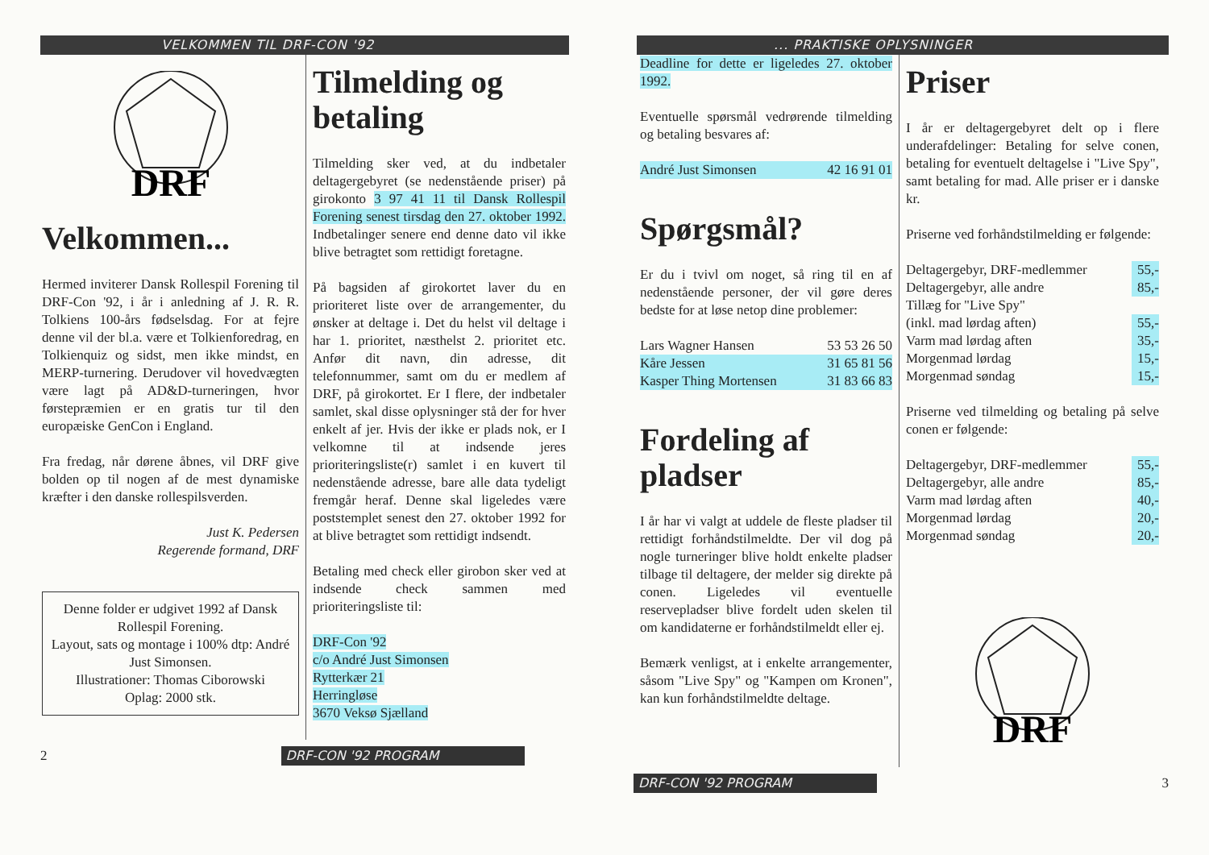VELKOMMEN TIL DRF-CON '92
DRF
Velkommen...
Hermed inviterer Dansk Rollespil Forening til DRF-Con '92, i år i anledning af J. R. R. Tolkiens 100-års fødselsdag. For at fejre denne vil der bl.a. være et Tolkienforedrag, en Tolkienquiz og sidst, men ikke mindst, en MERP-turnering. Derudover vil hovedvægten være lagt på AD&D-turneringen, hvor førstepræmien er en gratis tur til den europæiske GenCon i England.
Fra fredag, når dørene åbnes, vil DRF give bolden op til nogen af de mest dynamiske kræfter i den danske rollespilsverden.
Just K. Pedersen
Regerende formand, DRF
Denne folder er udgivet 1992 af Dansk Rollespil Forening.
Layout, sats og montage i 100% dtp: André Just Simonsen.
Illustrationer: Thomas Ciborowski
Oplag: 2000 stk.
Tilmelding og betaling
Tilmelding sker ved, at du indbetaler deltagergebyret (se nedenstående priser) på girokonto 3 97 41 11 til Dansk Rollespil Forening senest tirsdag den 27. oktober 1992. Indbetalinger senere end denne dato vil ikke blive betragtet som rettidigt foretagne.
På bagsiden af girokortet laver du en prioriteret liste over de arrangementer, du ønsker at deltage i. Det du helst vil deltage i har 1. prioritet, næsthelst 2. prioritet etc. Anfør dit navn, din adresse, dit telefonnummer, samt om du er medlem af DRF, på girokortet. Er I flere, der indbetaler samlet, skal disse oplysninger stå der for hver enkelt af jer. Hvis der ikke er plads nok, er I velkomne til at indsende jeres prioriteringsliste(r) samlet i en kuvert til nedenstående adresse, bare alle data tydeligt fremgår heraf. Denne skal ligeledes være poststemplet senest den 27. oktober 1992 for at blive betragtet som rettidigt indsendt.
Betaling med check eller girobon sker ved at indsende check sammen med prioriteringsliste til:
DRF-Con '92
c/o André Just Simonsen
Rytterkær 21
Herringløse
3670 Veksø Sjælland
2
DRF-CON '92 PROGRAM
... PRAKTISKE OPLYSNINGER
Deadline for dette er ligeledes 27. oktober 1992.
Eventuelle spørsmål vedrørende tilmelding og betaling besvares af:
| André Just Simonsen | 42 16 91 01 |
Spørgsmål?
Er du i tvivl om noget, så ring til en af nedenstående personer, der vil gøre deres bedste for at løse netop dine problemer:
| Lars Wagner Hansen | 53 53 26 50 |
| Kåre Jessen | 31 65 81 56 |
| Kasper Thing Mortensen | 31 83 66 83 |
Fordeling af pladser
I år har vi valgt at uddele de fleste pladser til rettidigt forhåndstilmeldte. Der vil dog på nogle turneringer blive holdt enkelte pladser tilbage til deltagere, der melder sig direkte på conen. Ligeledes vil eventuelle reservepladser blive fordelt uden skelen til om kandidaterne er forhåndstilmeldt eller ej.
Bemærk venligst, at i enkelte arrangementer, såsom "Live Spy" og "Kampen om Kronen", kan kun forhåndstilmeldte deltage.
Priser
I år er deltagergebyret delt op i flere underafdelinger: Betaling for selve conen, betaling for eventuelt deltagelse i "Live Spy", samt betaling for mad. Alle priser er i danske kr.
Priserne ved forhåndstilmelding er følgende:
| Deltagergebyr, DRF-medlemmer | 55,- |
| Deltagergebyr, alle andre | 85,- |
| Tillæg for "Live Spy" | |
| (inkl. mad lørdag aften) | 55,- |
| Varm mad lørdag aften | 35,- |
| Morgenmad lørdag | 15,- |
| Morgenmad søndag | 15,- |
Priserne ved tilmelding og betaling på selve conen er følgende:
| Deltagergebyr, DRF-medlemmer | 55,- |
| Deltagergebyr, alle andre | 85,- |
| Varm mad lørdag aften | 40,- |
| Morgenmad lørdag | 20,- |
| Morgenmad søndag | 20,- |
DRF
DRF-CON '92 PROGRAM
3